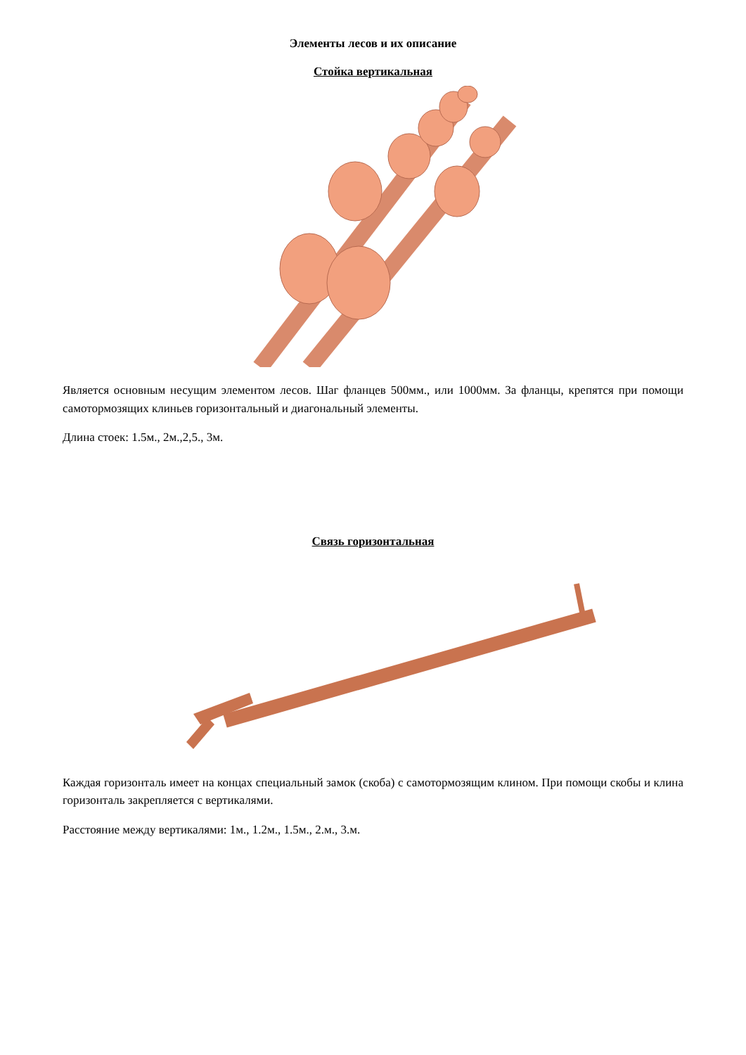Элементы лесов и их описание
Стойка вертикальная
Является основным несущим элементом лесов. Шаг фланцев 500мм., или 1000мм. За фланцы, крепятся при помощи самотормозящих клиньев горизонтальный и диагональный элементы.
Длина стоек: 1.5м., 2м.,2,5., 3м.
Связь горизонтальная
Каждая горизонталь имеет на концах специальный замок (скоба) с самотормозящим клином. При помощи скобы и клина горизонталь закрепляется с вертикалями.
Расстояние между вертикалями: 1м., 1.2м., 1.5м., 2.м., 3.м.